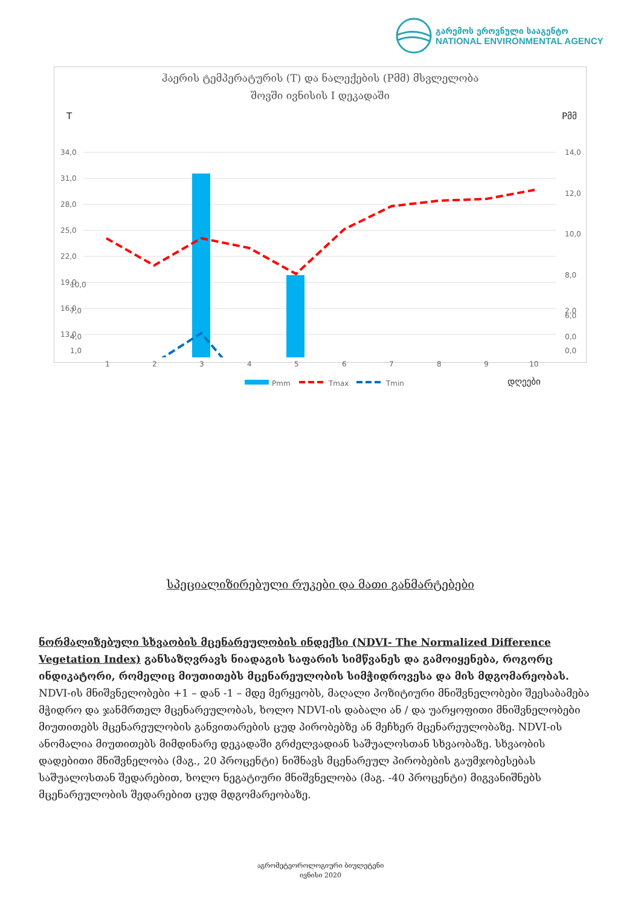გარემოს ეროვნული სააგენტო
NATIONAL ENVIRONMENTAL AGENCY
ჰაერის ტემპერატურის (T) და ნალექების (Pმმ) მსვლელობა
შოვში ივნისის I დეკადაში
T
Pმმ
34,0
31,0
28,0
25,0
22,0
19,0
16,0
13,0
14,0
12,0
10,0
8,0
6,0
10,0
7,0
4,0
2,0
0,0
1,0
0,0
1
2
3
4
5
6
7
8
9
10
დღეები
Pmm
Tmax
Tmin
სპეციალიზირებული რუკები და მათი განმარტებები
ნორმალიზებული სხვაობის მცენარეულობის ინდექსი (NDVI- The Normalized Difference Vegetation Index) განსაზღვრავს ნიადაგის საფარის სიმწვანეს და გამოიყენება, როგორც ინდიკატორი, რომელიც მიუთითებს მცენარეულობის სიმჭიდროვესა და მის მდგომარეობას. NDVI-ის მნიშვნელობები +1 – დან -1 – მდე მერყეობს, მაღალი პოზიტიური მნიშვნელობები შეესაბამება მჭიდრო და ჯანმრთელ მცენარეულობას, ხოლო NDVI-ის დაბალი ან / და უარყოფითი მნიშვნელობები მიუთითებს მცენარეულობის განვითარების ცუდ პირობებზე ან მეჩხერ მცენარეულობაზე. NDVI-ის ანომალია მიუთითებს მიმდინარე დეკადაში გრძელვადიან საშუალოსთან სხვაობაზე. სხვაობის დადებითი მნიშვნელობა (მაგ., 20 პროცენტი) ნიშნავს მცენარეულ პირობების გაუმჯობესებას საშუალოსთან შედარებით, ხოლო ნეგატიური მნიშვნელობა (მაგ. -40 პროცენტი) მიგვანიშნებს მცენარეულობის შედარებით ცუდ მდგომარეობაზე.
აგრომეტეოროლოგიური ბიულეტენი
ივნისი 2020